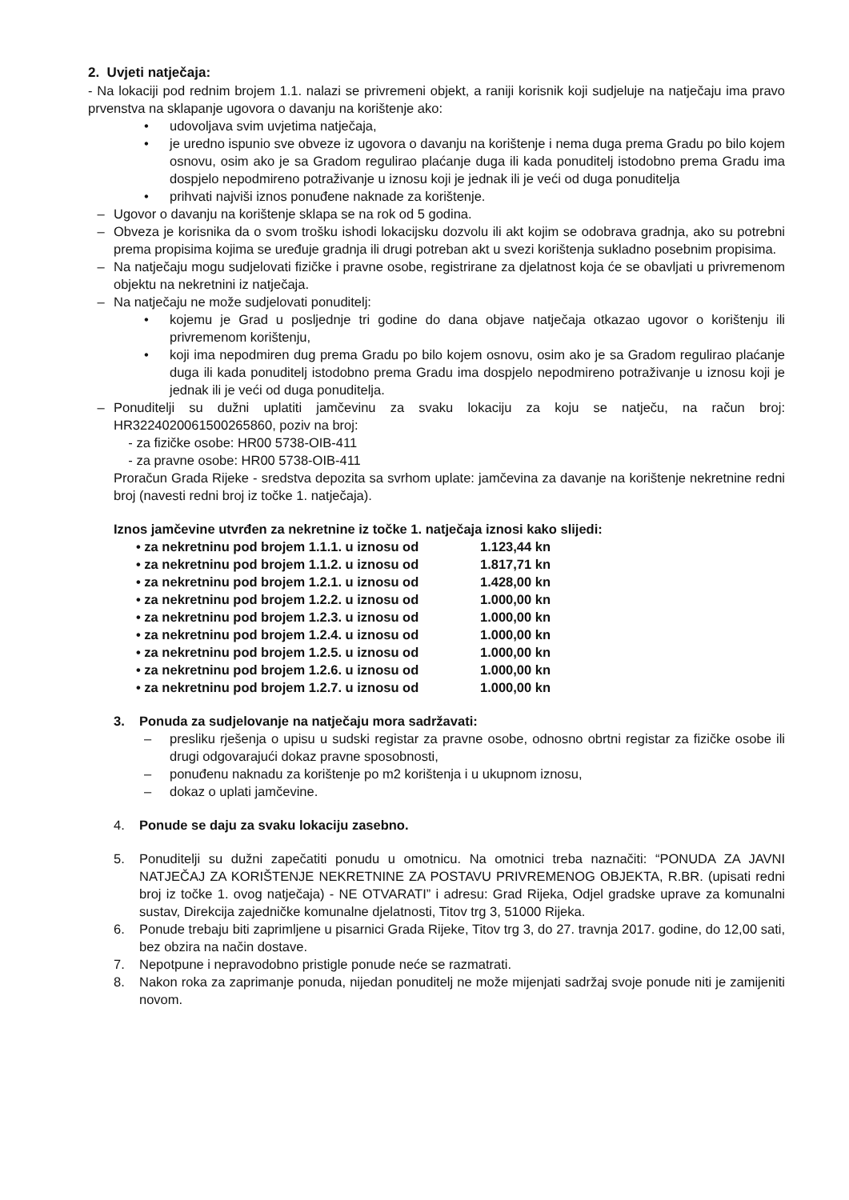2. Uvjeti natječaja:
- Na lokaciji pod rednim brojem 1.1. nalazi se privremeni objekt, a raniji korisnik koji sudjeluje na natječaju ima pravo prvenstva na sklapanje ugovora o davanju na korištenje ako:
• udovoljava svim uvjetima natječaja,
• je uredno ispunio sve obveze iz ugovora o davanju na korištenje i nema duga prema Gradu po bilo kojem osnovu, osim ako je sa Gradom regulirao plaćanje duga ili kada ponuditelj istodobno prema Gradu ima dospjelo nepodmireno potraživanje u iznosu koji je jednak ili je veći od duga ponuditelja
• prihvati najviši iznos ponuđene naknade za korištenje.
– Ugovor o davanju na korištenje sklapa se na rok od 5 godina.
– Obveza je korisnika da o svom trošku ishodi lokacijsku dozvolu ili akt kojim se odobrava gradnja, ako su potrebni prema propisima kojima se uređuje gradnja ili drugi potreban akt u svezi korištenja sukladno posebnim propisima.
– Na natječaju mogu sudjelovati fizičke i pravne osobe, registrirane za djelatnost koja će se obavljati u privremenom objektu na nekretnini iz natječaja.
– Na natječaju ne može sudjelovati ponuditelj:
• kojemu je Grad u posljednje tri godine do dana objave natječaja otkazao ugovor o korištenju ili privremenom korištenju,
• koji ima nepodmiren dug prema Gradu po bilo kojem osnovu, osim ako je sa Gradom regulirao plaćanje duga ili kada ponuditelj istodobno prema Gradu ima dospjelo nepodmireno potraživanje u iznosu koji je jednak ili je veći od duga ponuditelja.
– Ponuditelji su dužni uplatiti jamčevinu za svaku lokaciju za koju se natječu, na račun broj: HR3224020061500265860, poziv na broj:
- za fizičke osobe: HR00 5738-OIB-411
- za pravne osobe: HR00 5738-OIB-411
Proračun Grada Rijeke - sredstva depozita sa svrhom uplate: jamčevina za davanje na korištenje nekretnine redni broj (navesti redni broj iz točke 1. natječaja).
Iznos jamčevine utvrđen za nekretnine iz točke 1. natječaja iznosi kako slijedi:
• za nekretninu pod brojem 1.1.1. u iznosu od 1.123,44 kn
• za nekretninu pod brojem 1.1.2. u iznosu od 1.817,71 kn
• za nekretninu pod brojem 1.2.1. u iznosu od 1.428,00 kn
• za nekretninu pod brojem 1.2.2. u iznosu od 1.000,00 kn
• za nekretninu pod brojem 1.2.3. u iznosu od 1.000,00 kn
• za nekretninu pod brojem 1.2.4. u iznosu od 1.000,00 kn
• za nekretninu pod brojem 1.2.5. u iznosu od 1.000,00 kn
• za nekretninu pod brojem 1.2.6. u iznosu od 1.000,00 kn
• za nekretninu pod brojem 1.2.7. u iznosu od 1.000,00 kn
3. Ponuda za sudjelovanje na natječaju mora sadržavati:
– presliku rješenja o upisu u sudski registar za pravne osobe, odnosno obrtni registar za fizičke osobe ili drugi odgovarajući dokaz pravne sposobnosti,
– ponuđenu naknadu za korištenje po m2 korištenja i u ukupnom iznosu,
– dokaz o uplati jamčevine.
4. Ponude se daju za svaku lokaciju zasebno.
5. Ponuditelji su dužni zapečatiti ponudu u omotnicu. Na omotnici treba naznačiti: “PONUDA ZA JAVNI NATJEČAJ ZA KORIŠTENJE NEKRETNINE ZA POSTAVU PRIVREMENOG OBJEKTA, R.BR. (upisati redni broj iz točke 1. ovog natječaja) - NE OTVARATI” i adresu: Grad Rijeka, Odjel gradske uprave za komunalni sustav, Direkcija zajedničke komunalne djelatnosti, Titov trg 3, 51000 Rijeka.
6. Ponude trebaju biti zaprimljene u pisarnici Grada Rijeke, Titov trg 3, do 27. travnja 2017. godine, do 12,00 sati, bez obzira na način dostave.
7. Nepotpune i nepravodobno pristigle ponude neće se razmatrati.
8. Nakon roka za zaprimanje ponuda, nijedan ponuditelj ne može mijenjati sadržaj svoje ponude niti je zamijeniti novom.